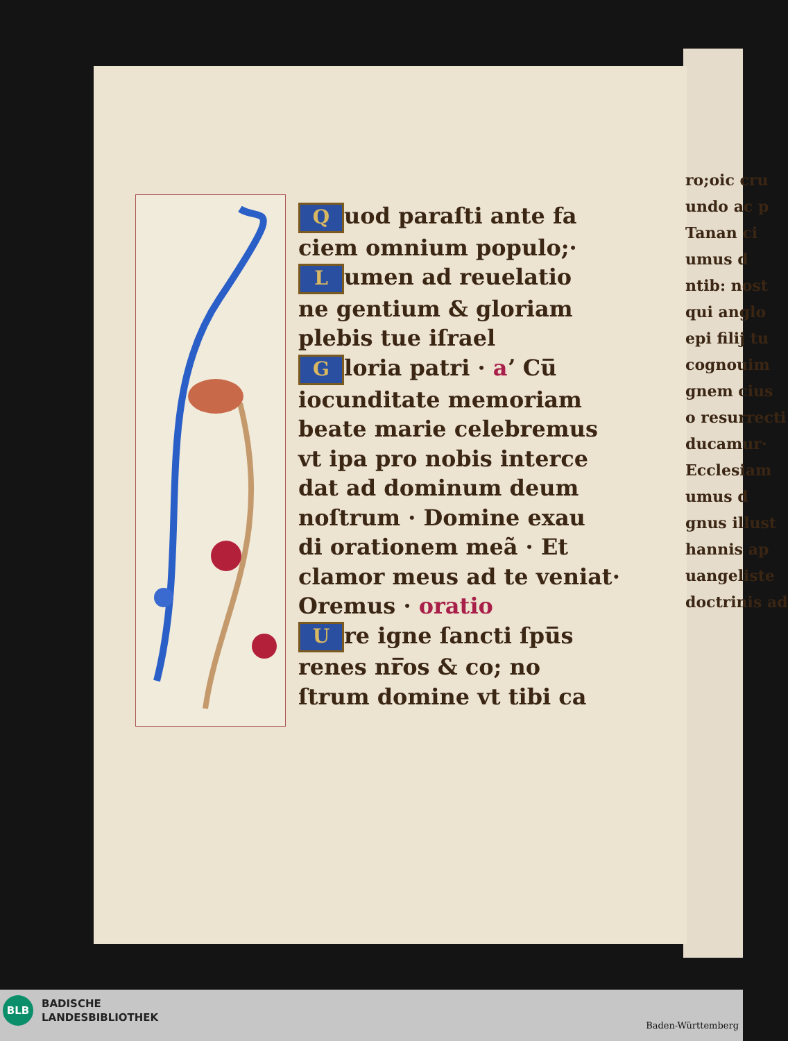ro;oic cru
undo ac p
Tanan ci
umus d
ntib: nost
qui anglo
epi filij tu
cognouim
gnem cius
o resurrecti
ducamur·
Ecclesiam
umus d
gnus illust
hannis ap
uangeliste
doctrinis ad
Quod paraſti ante fa
ciem omnium populo;·
Lumen ad reuelatio
ne gentium & gloriam
plebis tue iſrael
Gloria patri · aʼ Cu̅
iocunditate memoriam
beate marie celebremus
vt ipa pro nobis interce
dat ad dominum deum
noſtrum · Domine exau
di orationem meã · Et
clamor meus ad te veniat·
Oremus · oratio
Ure igne ſancti ſpu̅s
renes nr̅os & co; no
ſtrum domine vt tibi ca
BLB
BADISCHE
LANDESBIBLIOTHEK
Baden-Württemberg